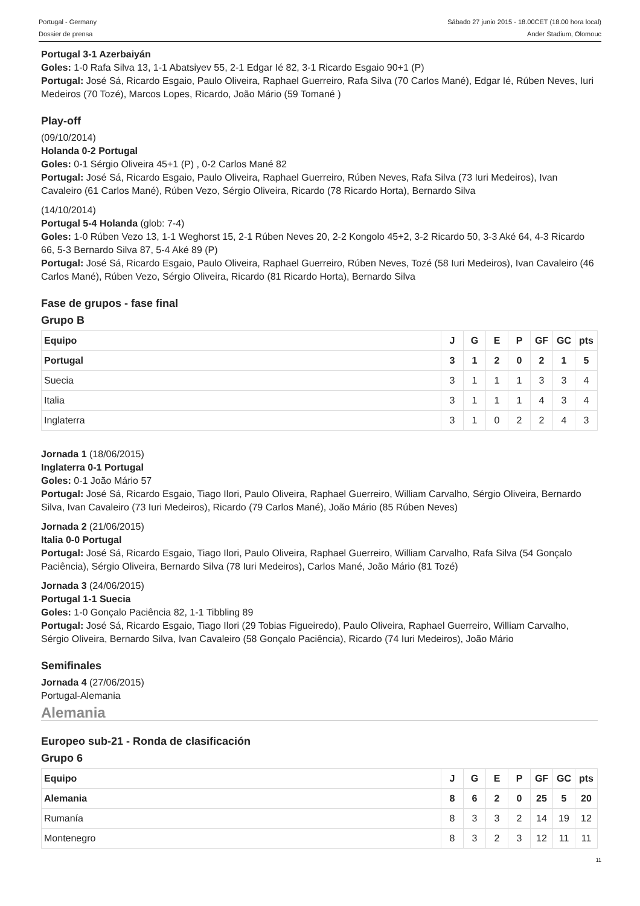Portugal - Germany
Dossier de prensa
Sábado 27 junio 2015 - 18.00CET (18.00 hora local)
Ander Stadium, Olomouc
Portugal 3-1 Azerbaiyán
Goles: 1-0 Rafa Silva 13, 1-1 Abatsiyev 55, 2-1 Edgar Ié 82, 3-1 Ricardo Esgaio 90+1 (P)
Portugal: José Sá, Ricardo Esgaio, Paulo Oliveira, Raphael Guerreiro, Rafa Silva (70 Carlos Mané), Edgar Ié, Rúben Neves, Iuri Medeiros (70 Tozé), Marcos Lopes, Ricardo, João Mário (59 Tomané )
Play-off
(09/10/2014)
Holanda 0-2 Portugal
Goles: 0-1 Sérgio Oliveira 45+1 (P) , 0-2 Carlos Mané 82
Portugal: José Sá, Ricardo Esgaio, Paulo Oliveira, Raphael Guerreiro, Rúben Neves, Rafa Silva (73 Iuri Medeiros), Ivan Cavaleiro (61 Carlos Mané), Rúben Vezo, Sérgio Oliveira, Ricardo (78 Ricardo Horta), Bernardo Silva
(14/10/2014)
Portugal 5-4 Holanda (glob: 7-4)
Goles: 1-0 Rúben Vezo 13, 1-1 Weghorst 15, 2-1 Rúben Neves 20, 2-2 Kongolo 45+2, 3-2 Ricardo 50, 3-3 Aké 64, 4-3 Ricardo 66, 5-3 Bernardo Silva 87, 5-4 Aké 89 (P)
Portugal: José Sá, Ricardo Esgaio, Paulo Oliveira, Raphael Guerreiro, Rúben Neves, Tozé (58 Iuri Medeiros), Ivan Cavaleiro (46 Carlos Mané), Rúben Vezo, Sérgio Oliveira, Ricardo (81 Ricardo Horta), Bernardo Silva
Fase de grupos - fase final
Grupo B
| Equipo | J | G | E | P | GF | GC | pts |
| --- | --- | --- | --- | --- | --- | --- | --- |
| Portugal | 3 | 1 | 2 | 0 | 2 | 1 | 5 |
| Suecia | 3 | 1 | 1 | 1 | 3 | 3 | 4 |
| Italia | 3 | 1 | 1 | 1 | 4 | 3 | 4 |
| Inglaterra | 3 | 1 | 0 | 2 | 2 | 4 | 3 |
Jornada 1 (18/06/2015)
Inglaterra 0-1 Portugal
Goles: 0-1 João Mário 57
Portugal: José Sá, Ricardo Esgaio, Tiago Ilori, Paulo Oliveira, Raphael Guerreiro, William Carvalho, Sérgio Oliveira, Bernardo Silva, Ivan Cavaleiro (73 Iuri Medeiros), Ricardo (79 Carlos Mané), João Mário (85 Rúben Neves)
Jornada 2 (21/06/2015)
Italia 0-0 Portugal
Portugal: José Sá, Ricardo Esgaio, Tiago Ilori, Paulo Oliveira, Raphael Guerreiro, William Carvalho, Rafa Silva (54 Gonçalo Paciência), Sérgio Oliveira, Bernardo Silva (78 Iuri Medeiros), Carlos Mané, João Mário (81 Tozé)
Jornada 3 (24/06/2015)
Portugal 1-1 Suecia
Goles: 1-0 Gonçalo Paciência 82, 1-1 Tibbling 89
Portugal: José Sá, Ricardo Esgaio, Tiago Ilori (29 Tobias Figueiredo), Paulo Oliveira, Raphael Guerreiro, William Carvalho, Sérgio Oliveira, Bernardo Silva, Ivan Cavaleiro (58 Gonçalo Paciência), Ricardo (74 Iuri Medeiros), João Mário
Semifinales
Jornada 4 (27/06/2015)
Portugal-Alemania
Alemania
Europeo sub-21 - Ronda de clasificación
Grupo 6
| Equipo | J | G | E | P | GF | GC | pts |
| --- | --- | --- | --- | --- | --- | --- | --- |
| Alemania | 8 | 6 | 2 | 0 | 25 | 5 | 20 |
| Rumanía | 8 | 3 | 3 | 2 | 14 | 19 | 12 |
| Montenegro | 8 | 3 | 2 | 3 | 12 | 11 | 11 |
11